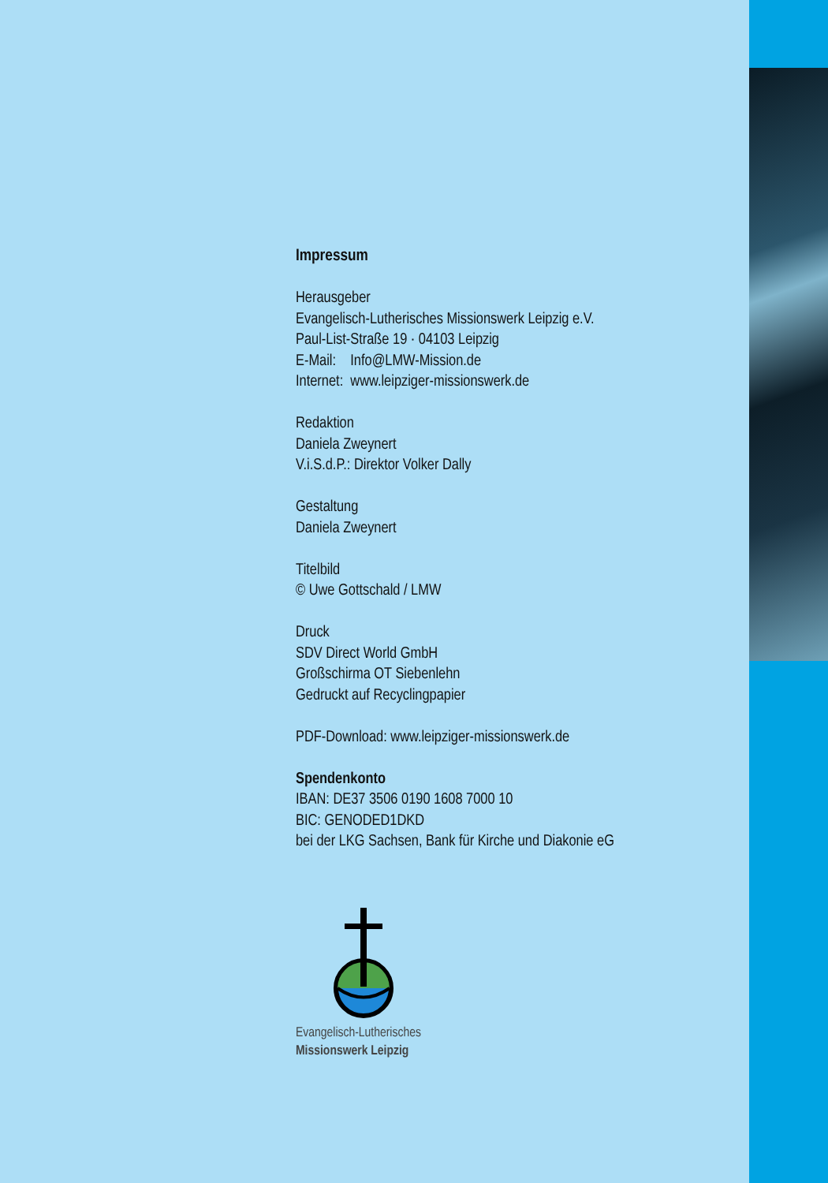Impressum
Herausgeber
Evangelisch-Lutherisches Missionswerk Leipzig e.V.
Paul-List-Straße 19 · 04103 Leipzig
E-Mail: Info@LMW-Mission.de
Internet: www.leipziger-missionswerk.de
Redaktion
Daniela Zweynert
V.i.S.d.P.: Direktor Volker Dally
Gestaltung
Daniela Zweynert
Titelbild
© Uwe Gottschald / LMW
Druck
SDV Direct World GmbH
Großschirma OT Siebenlehn
Gedruckt auf Recyclingpapier
PDF-Download: www.leipziger-missionswerk.de
Spendenkonto
IBAN: DE37 3506 0190 1608 7000 10
BIC: GENODED1DKD
bei der LKG Sachsen, Bank für Kirche und Diakonie eG
Evangelisch-Lutherisches
Missionswerk Leipzig